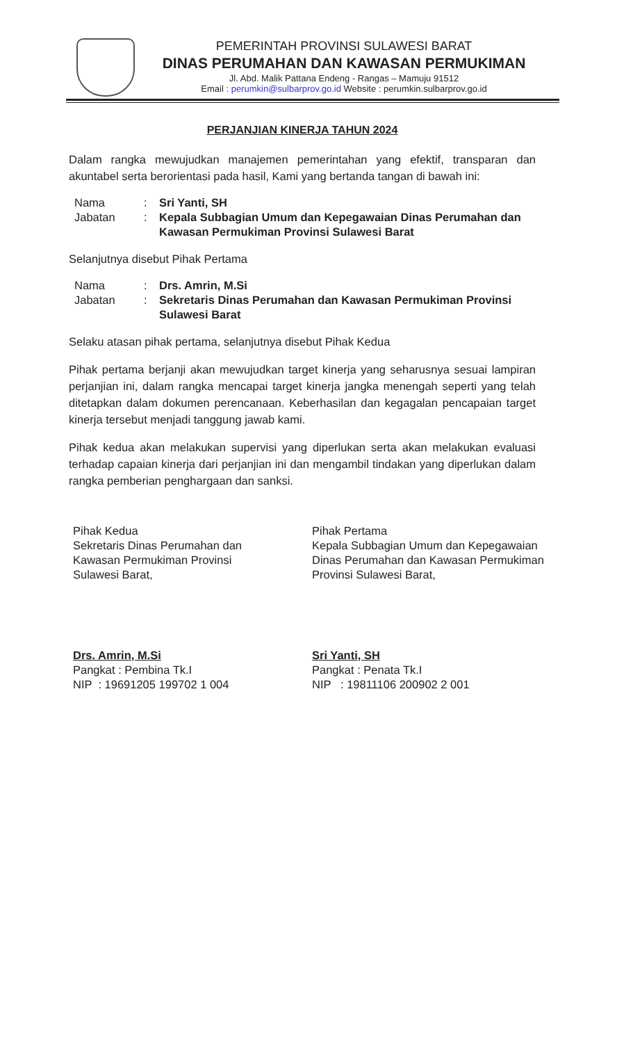PEMERINTAH PROVINSI SULAWESI BARAT
DINAS PERUMAHAN DAN KAWASAN PERMUKIMAN
Jl. Abd. Malik Pattana Endeng - Rangas – Mamuju 91512
Email : perumkin@sulbarprov.go.id Website : perumkin.sulbarprov.go.id
PERJANJIAN KINERJA TAHUN 2024
Dalam rangka mewujudkan manajemen pemerintahan yang efektif, transparan dan akuntabel serta berorientasi pada hasil, Kami yang bertanda tangan di bawah ini:
| Nama | : | Sri Yanti, SH |
| Jabatan | : | Kepala Subbagian Umum dan Kepegawaian Dinas Perumahan dan Kawasan Permukiman Provinsi Sulawesi Barat |
Selanjutnya disebut Pihak Pertama
| Nama | : | Drs. Amrin, M.Si |
| Jabatan | : | Sekretaris Dinas Perumahan dan Kawasan Permukiman Provinsi Sulawesi Barat |
Selaku atasan pihak pertama, selanjutnya disebut Pihak Kedua
Pihak pertama berjanji akan mewujudkan target kinerja yang seharusnya sesuai lampiran perjanjian ini, dalam rangka mencapai target kinerja jangka menengah seperti yang telah ditetapkan dalam dokumen perencanaan. Keberhasilan dan kegagalan pencapaian target kinerja tersebut menjadi tanggung jawab kami.
Pihak kedua akan melakukan supervisi yang diperlukan serta akan melakukan evaluasi terhadap capaian kinerja dari perjanjian ini dan mengambil tindakan yang diperlukan dalam rangka pemberian penghargaan dan sanksi.
Pihak Kedua
Sekretaris Dinas Perumahan dan
Kawasan Permukiman Provinsi
Sulawesi Barat,
Drs. Amrin, M.Si
Pangkat : Pembina Tk.I
NIP : 19691205 199702 1 004
Pihak Pertama
Kepala Subbagian Umum dan Kepegawaian
Dinas Perumahan dan Kawasan Permukiman
Provinsi Sulawesi Barat,
Sri Yanti, SH
Pangkat : Penata Tk.I
NIP : 19811106 200902 2 001